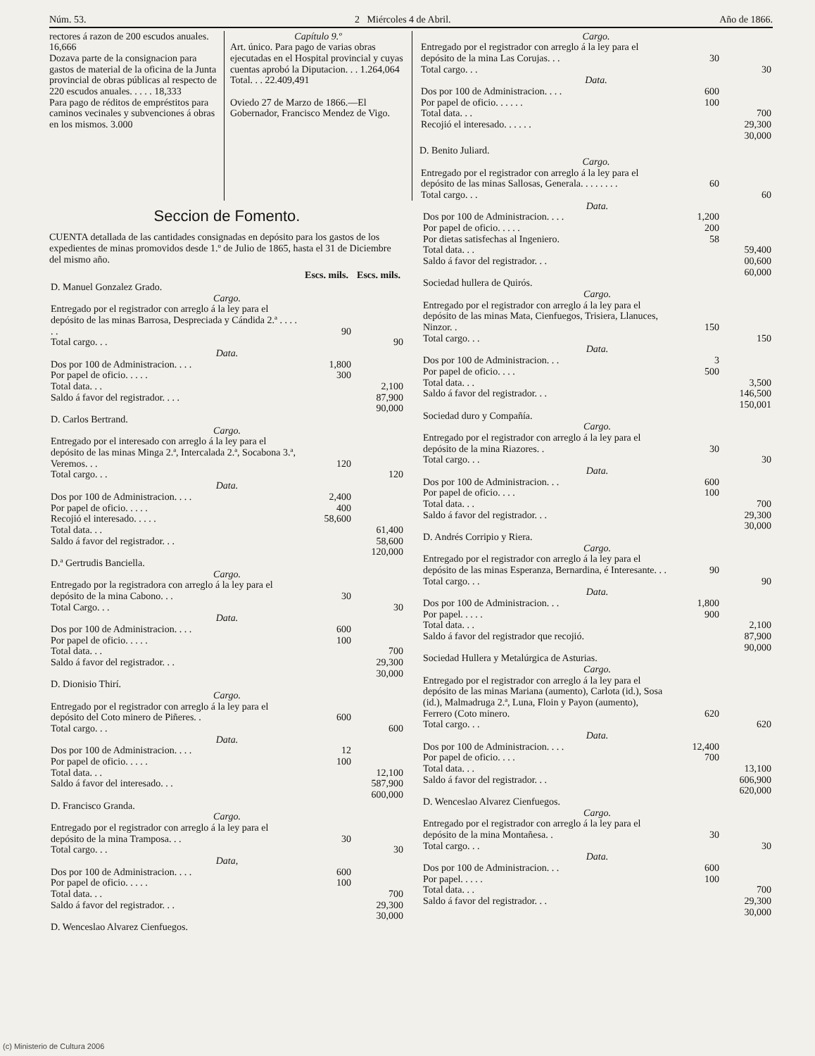Núm. 53. 2 Miércoles 4 de Abril. Año de 1866.
rectores á razon de 200 escudos anuales. 16,666
Dozava parte de la consignacion para gastos de material de la oficina de la Junta provincial de obras públicas al respecto de 220 escudos anuales. . . . . 18,333
Para pago de réditos de empréstitos para caminos vecinales y subvenciones á obras en los mismos. 3.000
Capítulo 9.º
Art. único. Para pago de varias obras ejecutadas en el Hospital provincial y cuyas cuentas aprobó la Diputacion. . . 1.264,064
Total. . . 22.409,491
Oviedo 27 de Marzo de 1866.—El Gobernador, Francisco Mendez de Vigo.
Cargo.
| Entregado por el registrador con arreglo á la ley para el depósito de la mina Las Corujas. . . | 30 | |
| Total cargo. . . | | 30 |
| Data. | | |
| Dos por 100 de Administracion. . . . | 600 | |
| Por papel de oficio. . . . . . | 100 | |
| Total data. . . | | 700 |
| Recojió el interesado. . . . . . | | 29,300 |
| | | 30,000 |
D. Benito Juliard.
Cargo.
| Entregado por el registrador con arreglo á la ley para el depósito de las minas Sallosas, Generala. . . . . . . . | 60 | |
| Total cargo. . . | | 60 |
Seccion de Fomento.
CUENTA detallada de las cantidades consignadas en depósito para los gastos de los expedientes de minas promovidos desde 1.º de Julio de 1865, hasta el 31 de Diciembre del mismo año.
| | Escs. mils. | Escs. mils. |
| --- | --- | --- |
| D. Manuel Gonzalez Grado. | | |
| Cargo. | | |
| Entregado por el registrador con arreglo á la ley para el depósito de las minas Barrosa, Despreciada y Cándida 2.ª . . . . . . | 90 | |
| Total cargo. . . | | 90 |
| Data. | | |
| Dos por 100 de Administracion. . . . | 1,800 | |
| Por papel de oficio. . . . . | 300 | |
| Total data. . . | | 2,100 |
| Saldo á favor del registrador. . . . | | 87,900 |
| | | 90,000 |
| D. Carlos Bertrand. | | |
| Cargo. | | |
| Entregado por el interesado con arreglo á la ley para el depósito de las minas Minga 2.ª, Intercalada 2.ª, Socabona 3.ª, Veremos. . . | 120 | |
| Total cargo. . . | | 120 |
| Data. | | |
| Dos por 100 de Administracion. . . . | 2,400 | |
| Por papel de oficio. . . . . | 400 | |
| Recojió el interesado. . . . . | 58,600 | |
| Total data. . . | | 61,400 |
| Saldo á favor del registrador. . . | | 58,600 |
| | | 120,000 |
| D.ª Gertrudis Banciella. | | |
| Cargo. | | |
| Entregado por la registradora con arreglo á la ley para el depósito de la mina Cabono. . . | 30 | |
| Total Cargo. . . | | 30 |
| Data. | | |
| Dos por 100 de Administracion. . . . | 600 | |
| Por papel de oficio. . . . . | 100 | |
| Total data. . . | | 700 |
| Saldo á favor del registrador. . . | | 29,300 |
| | | 30,000 |
| D. Dionisio Thirí. | | |
| Cargo. | | |
| Entregado por el registrador con arreglo á la ley para el depósito del Coto minero de Piñeres. . | 600 | |
| Total cargo. . . | | 600 |
| Data. | | |
| Dos por 100 de Administracion. . . . | 12 | |
| Por papel de oficio. . . . . | 100 | |
| Total data. . . | | 12,100 |
| Saldo á favor del interesado. . . | | 587,900 |
| | | 600,000 |
| D. Francisco Granda. | | |
| Cargo. | | |
| Entregado por el registrador con arreglo á la ley para el depósito de la mina Tramposa. . . | 30 | |
| Total cargo. . . | | 30 |
| Data, | | |
| Dos por 100 de Administracion. . . . | 600 | |
| Por papel de oficio. . . . . | 100 | |
| Total data. . . | | 700 |
| Saldo á favor del registrador. . . | | 29,300 |
| | | 30,000 |
| D. Wenceslao Alvarez Cienfuegos. | | |
| Data. | | |
| Dos por 100 de Administracion. . . . | 1,200 | |
| Por papel de oficio. . . . . | 200 | |
| Por dietas satisfechas al Ingeniero. | 58 | |
| Total data. . . | | 59,400 |
| Saldo á favor del registrador. . . | | 00,600 |
| | | 60,000 |
| Sociedad hullera de Quirós. | | |
| Cargo. | | |
| Entregado por el registrador con arreglo á la ley para el depósito de las minas Mata, Cienfuegos, Trisiera, Llanuces, Ninzor. . | 150 | |
| Total cargo. . . | | 150 |
| Data. | | |
| Dos por 100 de Administracion. . . | 3 | |
| Por papel de oficio. . . . | 500 | |
| Total data. . . | | 3,500 |
| Saldo á favor del registrador. . . | | 146,500 |
| | | 150,001 |
| Sociedad duro y Compañía. | | |
| Cargo. | | |
| Entregado por el registrador con arreglo á la ley para el depósito de la mina Riazores. . | 30 | |
| Total cargo. . . | | 30 |
| Data. | | |
| Dos por 100 de Administracion. . . | 600 | |
| Por papel de oficio. . . . | 100 | |
| Total data. . . | | 700 |
| Saldo á favor del registrador. . . | | 29,300 |
| | | 30,000 |
| D. Andrés Corripio y Riera. | | |
| Cargo. | | |
| Entregado por el registrador con arreglo á la ley para el depósito de las minas Esperanza, Bernardina, é Interesante. . . | 90 | |
| Total cargo. . . | | 90 |
| Data. | | |
| Dos por 100 de Administracion. . . | 1,800 | |
| Por papel. . . . . | 900 | |
| Total data. . . | | 2,100 |
| Saldo á favor del registrador que recojió. | | 87,900 |
| | | 90,000 |
| Sociedad Hullera y Metalúrgica de Asturias. | | |
| Cargo. | | |
| Entregado por el registrador con arreglo á la ley para el depósito de las minas Mariana (aumento), Carlota (id.), Sosa (id.), Malmadruga 2.ª, Luna, Floin y Payon (aumento), Ferrero (Coto minero. | 620 | |
| Total cargo. . . | | 620 |
| Data. | | |
| Dos por 100 de Administracion. . . . | 12,400 | |
| Por papel de oficio. . . . | 700 | |
| Total data. . . | | 13,100 |
| Saldo á favor del registrador. . . | | 606,900 |
| | | 620,000 |
| D. Wenceslao Alvarez Cienfuegos. | | |
| Cargo. | | |
| Entregado por el registrador con arreglo á la ley para el depósito de la mina Montañesa. . | 30 | |
| Total cargo. . . | | 30 |
| Data. | | |
| Dos por 100 de Administracion. . . | 600 | |
| Por papel. . . . . | 100 | |
| Total data. . . | | 700 |
| Saldo á favor del registrador. . . | | 29,300 |
| | | 30,000 |
(c) Ministerio de Cultura 2006